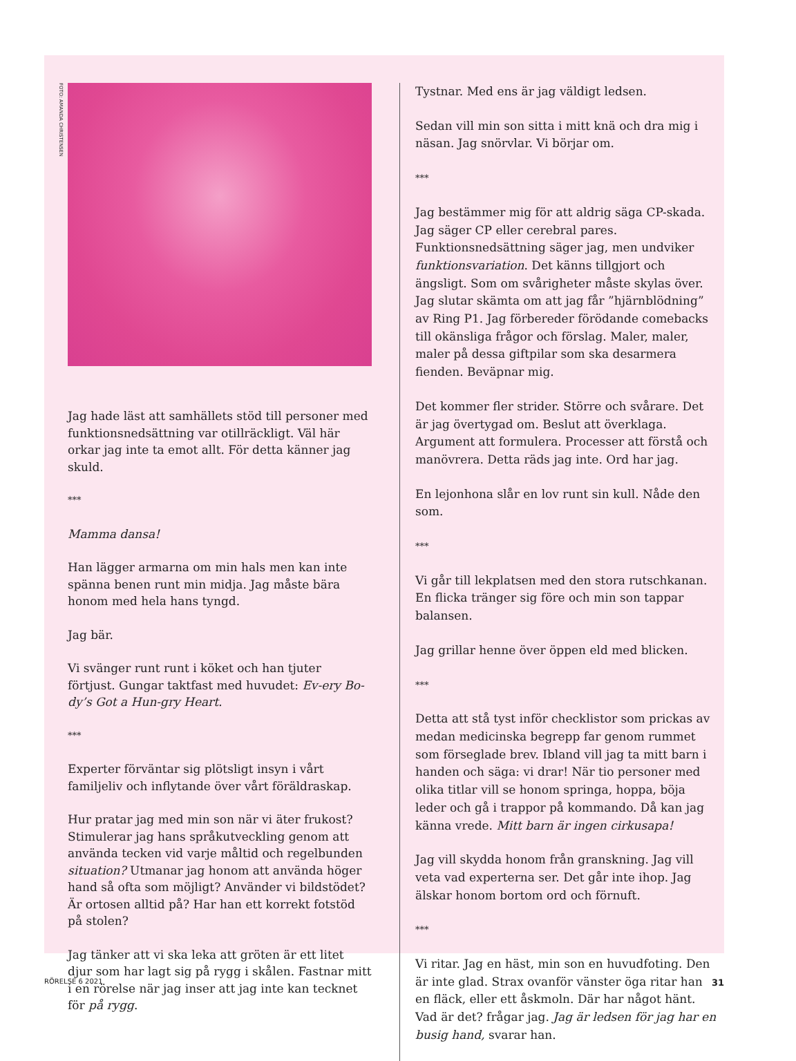FOTO: AMANDA CHRISTENSEN
Jag hade läst att samhällets stöd till personer med funktionsnedsättning var otillräckligt. Väl här orkar jag inte ta emot allt. För detta känner jag skuld.
***
Mamma dansa!
Han lägger armarna om min hals men kan inte spänna benen runt min midja. Jag måste bära honom med hela hans tyngd.
Jag bär.
Vi svänger runt runt i köket och han tjuter förtjust. Gungar taktfast med huvudet: Ev-ery Bo-dy’s Got a Hun-gry Heart.
***
Experter förväntar sig plötsligt insyn i vårt familjeliv och inflytande över vårt föräldraskap.
Hur pratar jag med min son när vi äter frukost? Stimulerar jag hans språkutveckling genom att använda tecken vid varje måltid och regelbunden situation? Utmanar jag honom att använda höger hand så ofta som möjligt? Använder vi bildstödet? Är ortosen alltid på? Har han ett korrekt fotstöd på stolen?
Jag tänker att vi ska leka att gröten är ett litet djur som har lagt sig på rygg i skålen. Fastnar mitt i en rörelse när jag inser att jag inte kan tecknet för på rygg.
Tystnar. Med ens är jag väldigt ledsen.
Sedan vill min son sitta i mitt knä och dra mig i näsan. Jag snörvlar. Vi börjar om.
***
Jag bestämmer mig för att aldrig säga CP-skada. Jag säger CP eller cerebral pares. Funktionsnedsättning säger jag, men undviker funktionsvariation. Det känns tillgjort och ängsligt. Som om svårigheter måste skylas över. Jag slutar skämta om att jag får ”hjärnblödning” av Ring P1. Jag förbereder förödande comebacks till okänsliga frågor och förslag. Maler, maler, maler på dessa giftpilar som ska desarmera fienden. Beväpnar mig.
Det kommer fler strider. Större och svårare. Det är jag övertygad om. Beslut att överklaga. Argument att formulera. Processer att förstå och manövrera. Detta räds jag inte. Ord har jag.
En lejonhona slår en lov runt sin kull. Nåde den som.
***
Vi går till lekplatsen med den stora rutschkanan. En flicka tränger sig före och min son tappar balansen.
Jag grillar henne över öppen eld med blicken.
***
Detta att stå tyst inför checklistor som prickas av medan medicinska begrepp far genom rummet som förseglade brev. Ibland vill jag ta mitt barn i handen och säga: vi drar! När tio personer med olika titlar vill se honom springa, hoppa, böja leder och gå i trappor på kommando. Då kan jag känna vrede. Mitt barn är ingen cirkusapa!
Jag vill skydda honom från granskning. Jag vill veta vad experterna ser. Det går inte ihop. Jag älskar honom bortom ord och förnuft.
***
Vi ritar. Jag en häst, min son en huvudfoting. Den är inte glad. Strax ovanför vänster öga ritar han en fläck, eller ett åskmoln. Där har något hänt. Vad är det? frågar jag. Jag är ledsen för jag har en busig hand, svarar han.
RÖRELSE 6 2021 31